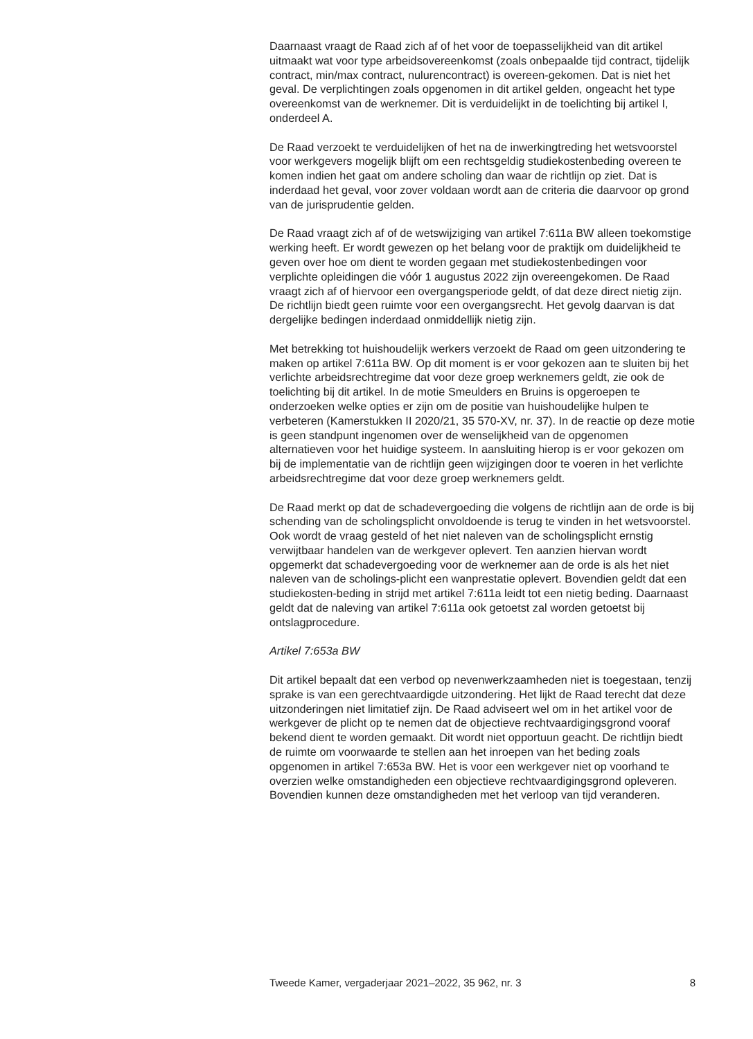Daarnaast vraagt de Raad zich af of het voor de toepasselijkheid van dit artikel uitmaakt wat voor type arbeidsovereenkomst (zoals onbepaalde tijd contract, tijdelijk contract, min/max contract, nulurencontract) is overeen-gekomen. Dat is niet het geval. De verplichtingen zoals opgenomen in dit artikel gelden, ongeacht het type overeenkomst van de werknemer. Dit is verduidelijkt in de toelichting bij artikel I, onderdeel A.
De Raad verzoekt te verduidelijken of het na de inwerkingtreding het wetsvoorstel voor werkgevers mogelijk blijft om een rechtsgeldig studiekostenbeding overeen te komen indien het gaat om andere scholing dan waar de richtlijn op ziet. Dat is inderdaad het geval, voor zover voldaan wordt aan de criteria die daarvoor op grond van de jurisprudentie gelden.
De Raad vraagt zich af of de wetswijziging van artikel 7:611a BW alleen toekomstige werking heeft. Er wordt gewezen op het belang voor de praktijk om duidelijkheid te geven over hoe om dient te worden gegaan met studiekostenbedingen voor verplichte opleidingen die vóór 1 augustus 2022 zijn overeengekomen. De Raad vraagt zich af of hiervoor een overgangsperiode geldt, of dat deze direct nietig zijn. De richtlijn biedt geen ruimte voor een overgangsrecht. Het gevolg daarvan is dat dergelijke bedingen inderdaad onmiddellijk nietig zijn.
Met betrekking tot huishoudelijk werkers verzoekt de Raad om geen uitzondering te maken op artikel 7:611a BW. Op dit moment is er voor gekozen aan te sluiten bij het verlichte arbeidsrechtregime dat voor deze groep werknemers geldt, zie ook de toelichting bij dit artikel. In de motie Smeulders en Bruins is opgeroepen te onderzoeken welke opties er zijn om de positie van huishoudelijke hulpen te verbeteren (Kamerstukken II 2020/21, 35 570-XV, nr. 37). In de reactie op deze motie is geen standpunt ingenomen over de wenselijkheid van de opgenomen alternatieven voor het huidige systeem. In aansluiting hierop is er voor gekozen om bij de implementatie van de richtlijn geen wijzigingen door te voeren in het verlichte arbeidsrechtregime dat voor deze groep werknemers geldt.
De Raad merkt op dat de schadevergoeding die volgens de richtlijn aan de orde is bij schending van de scholingsplicht onvoldoende is terug te vinden in het wetsvoorstel. Ook wordt de vraag gesteld of het niet naleven van de scholingsplicht ernstig verwijtbaar handelen van de werkgever oplevert. Ten aanzien hiervan wordt opgemerkt dat schadevergoeding voor de werknemer aan de orde is als het niet naleven van de scholings-plicht een wanprestatie oplevert. Bovendien geldt dat een studiekosten-beding in strijd met artikel 7:611a leidt tot een nietig beding. Daarnaast geldt dat de naleving van artikel 7:611a ook getoetst zal worden getoetst bij ontslagprocedure.
Artikel 7:653a BW
Dit artikel bepaalt dat een verbod op nevenwerkzaamheden niet is toegestaan, tenzij sprake is van een gerechtvaardigde uitzondering. Het lijkt de Raad terecht dat deze uitzonderingen niet limitatief zijn. De Raad adviseert wel om in het artikel voor de werkgever de plicht op te nemen dat de objectieve rechtvaardigingsgrond vooraf bekend dient te worden gemaakt. Dit wordt niet opportuun geacht. De richtlijn biedt de ruimte om voorwaarde te stellen aan het inroepen van het beding zoals opgenomen in artikel 7:653a BW. Het is voor een werkgever niet op voorhand te overzien welke omstandigheden een objectieve rechtvaardigingsgrond opleveren. Bovendien kunnen deze omstandigheden met het verloop van tijd veranderen.
Tweede Kamer, vergaderjaar 2021–2022, 35 962, nr. 3 8